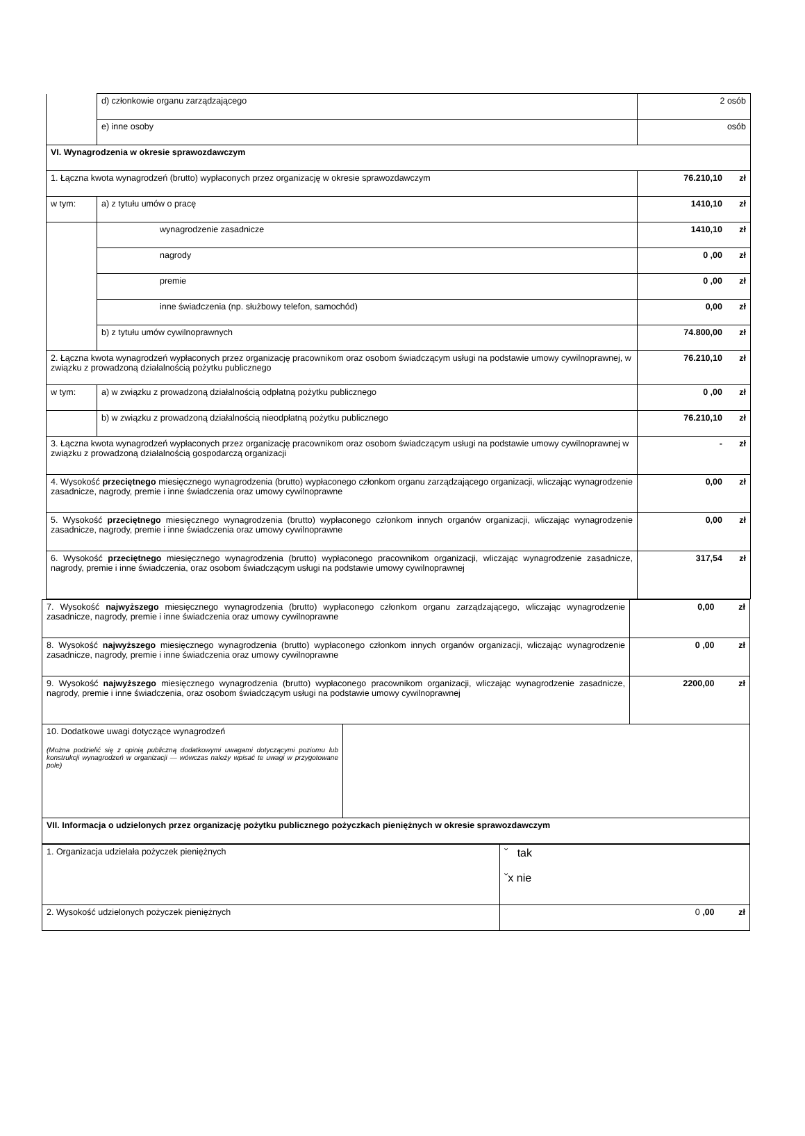| | d) członkowie organu zarządzającego | | 2 osób |
| | e) inne osoby | | osób |
| VI. Wynagrodzenia w okresie sprawozdawczym | | | |
| 1. Łączna kwota wynagrodzeń (brutto) wypłaconych przez organizację w okresie sprawozdawczym | | 76.210,10 zł | |
| w tym: | a) z tytułu umów o pracę | | 1410,10 zł |
| | wynagrodzenie zasadnicze | | 1410,10 zł |
| | nagrody | | 0 ,00 zł |
| | premie | | 0 ,00 zł |
| | inne świadczenia (np. służbowy telefon, samochód) | | 0,00 zł |
| | b) z tytułu umów cywilnoprawnych | | 74.800,00 zł |
| 2. Łączna kwota wynagrodzeń wypłaconych przez organizację pracownikom oraz osobom świadczącym usługi na podstawie umowy cywilnoprawnej, w związku z prowadzoną działalnością pożytku publicznego | | | 76.210,10 zł |
| w tym: | a) w związku z prowadzoną działalnością odpłatną pożytku publicznego | | 0 ,00 zł |
| | b) w związku z prowadzoną działalnością nieodpłatną pożytku publicznego | | 76.210,10 zł |
| 3. Łączna kwota wynagrodzeń wypłaconych przez organizację pracownikom oraz osobom świadczącym usługi na podstawie umowy cywilnoprawnej w związku z prowadzoną działalnością gospodarczą organizacji | | | - zł |
| 4. Wysokość przeciętnego miesięcznego wynagrodzenia (brutto) wypłaconego członkom organu zarządzającego organizacji, wliczając wynagrodzenie zasadnicze, nagrody, premie i inne świadczenia oraz umowy cywilnoprawne | | | 0,00 zł |
| 5. Wysokość przeciętnego miesięcznego wynagrodzenia (brutto) wypłaconego członkom innych organów organizacji, wliczając wynagrodzenie zasadnicze, nagrody, premie i inne świadczenia oraz umowy cywilnoprawne | | | 0,00 zł |
| 6. Wysokość przeciętnego miesięcznego wynagrodzenia (brutto) wypłaconego pracownikom organizacji, wliczając wynagrodzenie zasadnicze, nagrody, premie i inne świadczenia, oraz osobom świadczącym usługi na podstawie umowy cywilnoprawnej | | | 317,54 zł |
| 7. Wysokość najwyższego miesięcznego wynagrodzenia (brutto) wypłaconego członkom organu zarządzającego, wliczając wynagrodzenie zasadnicze, nagrody, premie i inne świadczenia oraz umowy cywilnoprawne | | 0,00 zł |
| 8. Wysokość najwyższego miesięcznego wynagrodzenia (brutto) wypłaconego członkom innych organów organizacji, wliczając wynagrodzenie zasadnicze, nagrody, premie i inne świadczenia oraz umowy cywilnoprawne | | 0 ,00 zł |
| 9. Wysokość najwyższego miesięcznego wynagrodzenia (brutto) wypłaconego pracownikom organizacji, wliczając wynagrodzenie zasadnicze, nagrody, premie i inne świadczenia, oraz osobom świadczącym usługi na podstawie umowy cywilnoprawnej | | 2200,00 zł |
| 10. Dodatkowe uwagi dotyczące wynagrodzeń (Można podzielić się z opinią publiczną dodatkowymi uwagami dotyczącymi poziomu lub konstrukcji wynagrodzeń w organizacji — wówczas należy wpisać te uwagi w przygotowane pole) | | |
| VII. Informacja o udzielonych przez organizację pożytku publicznego pożyczkach pieniężnych w okresie sprawozdawczym | | |
| 1. Organizacja udzielała pożyczek pieniężnych | ˇ tak ˇx nie |
| 2. Wysokość udzielonych pożyczek pieniężnych | 0 ,00 zł |